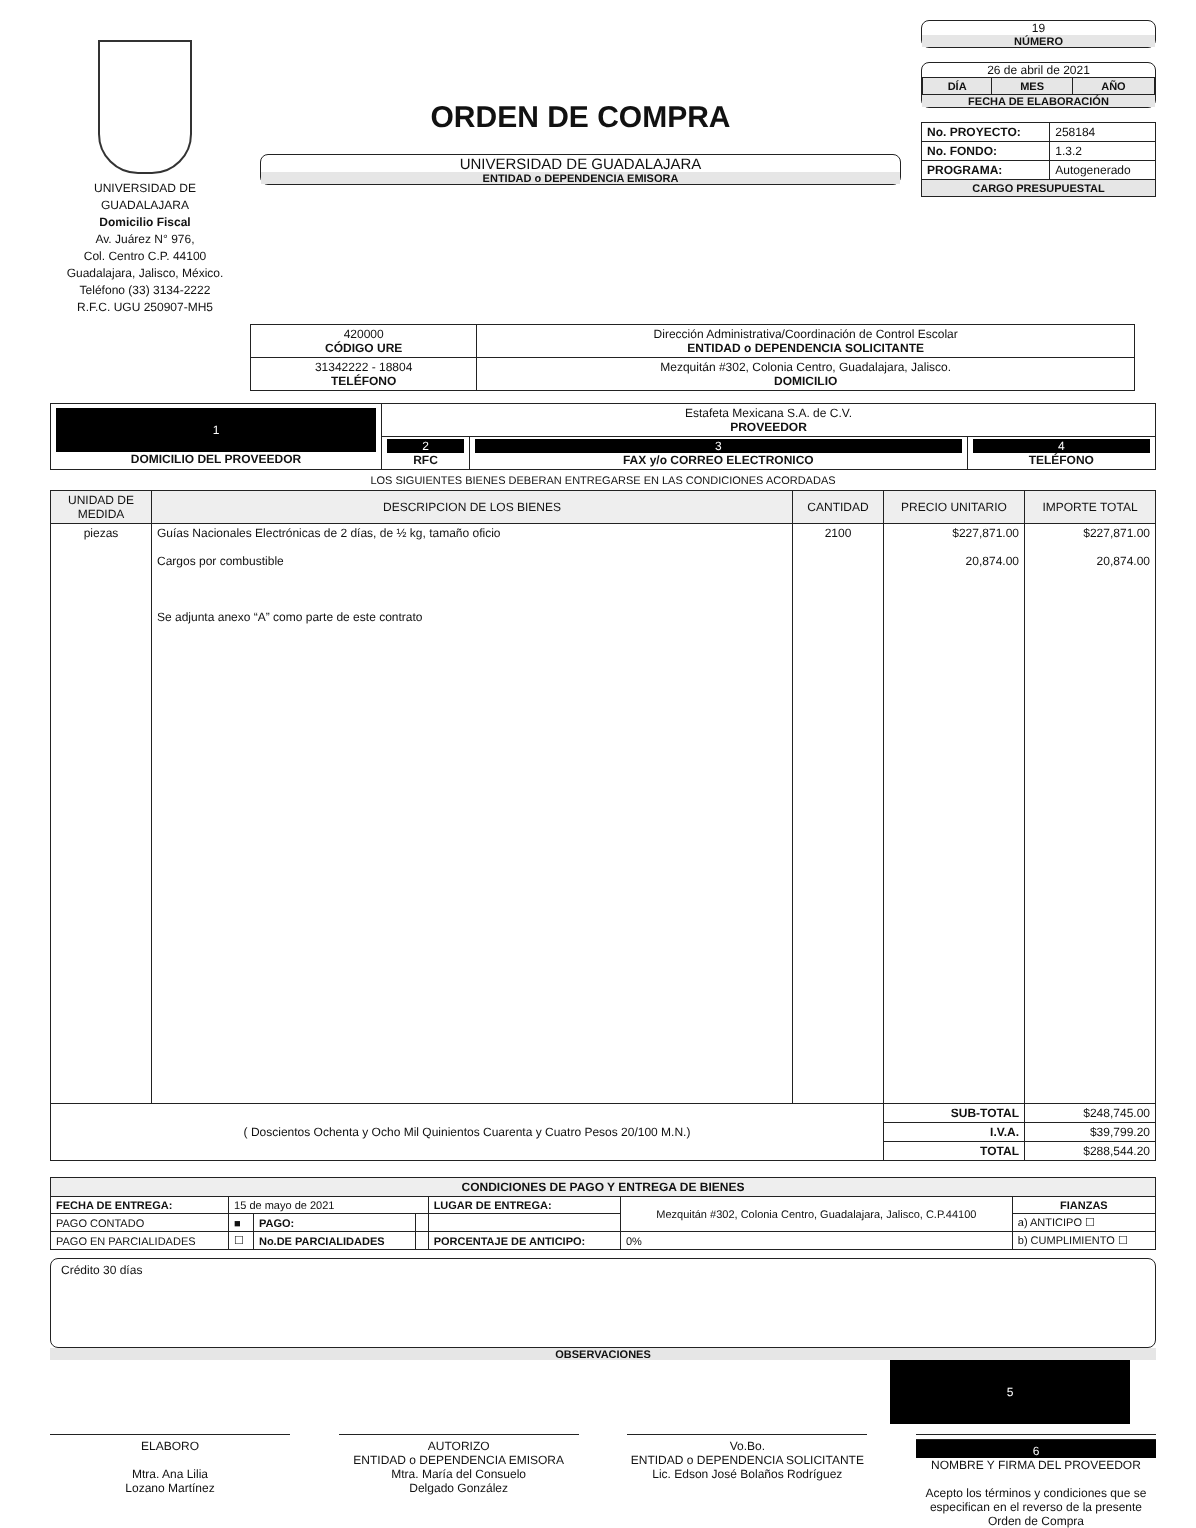UNIVERSIDAD DE GUADALAJARA
Domicilio Fiscal
Av. Juárez N° 976,
Col. Centro C.P. 44100
Guadalajara, Jalisco, México.
Teléfono (33) 3134-2222
R.F.C. UGU 250907-MH5
ORDEN DE COMPRA
UNIVERSIDAD DE GUADALAJARA
ENTIDAD o DEPENDENCIA EMISORA
19
NÚMERO
26 de abril de 2021
| DÍA | MES | AÑO |
FECHA DE ELABORACIÓN
| No. PROYECTO: | 258184 |
| No. FONDO: | 1.3.2 |
| PROGRAMA: | Autogenerado |
| CARGO PRESUPUESTAL | |
| 420000 CÓDIGO URE | Dirección Administrativa/Coordinación de Control Escolar ENTIDAD o DEPENDENCIA SOLICITANTE |
| 31342222 - 18804 TELÉFONO | Mezquitán #302, Colonia Centro, Guadalajara, Jalisco. DOMICILIO |
| 1 DOMICILIO DEL PROVEEDOR | Estafeta Mexicana S.A. de C.V. PROVEEDOR | | |
| | 2 RFC | 3 FAX y/o CORREO ELECTRONICO | 4 TELÉFONO |
LOS SIGUIENTES BIENES DEBERAN ENTREGARSE EN LAS CONDICIONES ACORDADAS
| UNIDAD DE MEDIDA | DESCRIPCION DE LOS BIENES | CANTIDAD | PRECIO UNITARIO | IMPORTE TOTAL |
| --- | --- | --- | --- | --- |
| piezas | Guías Nacionales Electrónicas de 2 días, de ½ kg, tamaño oficio Cargos por combustible Se adjunta anexo “A” como parte de este contrato | 2100 | $227,871.00 20,874.00 | $227,871.00 20,874.00 |
| ( Doscientos Ochenta y Ocho Mil Quinientos Cuarenta y Cuatro Pesos 20/100 M.N.) | | | SUB-TOTAL | $248,745.00 |
| | | | I.V.A. | $39,799.20 |
| | | | TOTAL | $288,544.20 |
| CONDICIONES DE PAGO Y ENTREGA DE BIENES | | | | | | |
| --- | --- | --- | --- | --- | --- | --- |
| FECHA DE ENTREGA: | 15 de mayo de 2021 | | | LUGAR DE ENTREGA: | Mezquitán #302, Colonia Centro, Guadalajara, Jalisco, C.P.44100 | FIANZAS |
| PAGO CONTADO | ■ | PAGO: | | | | a) ANTICIPO ☐ |
| PAGO EN PARCIALIDADES | ☐ | No.DE PARCIALIDADES | | PORCENTAJE DE ANTICIPO: | 0% | b) CUMPLIMIENTO ☐ |
Crédito 30 días
OBSERVACIONES
5
ELABORO
Mtra. Ana Lilia
Lozano Martínez
AUTORIZO
ENTIDAD o DEPENDENCIA EMISORA
Mtra. María del Consuelo
Delgado González
Vo.Bo.
ENTIDAD o DEPENDENCIA SOLICITANTE
Lic. Edson José Bolaños Rodríguez
6
NOMBRE Y FIRMA DEL PROVEEDOR
Acepto los términos y condiciones que se especifican en el reverso de la presente Orden de Compra